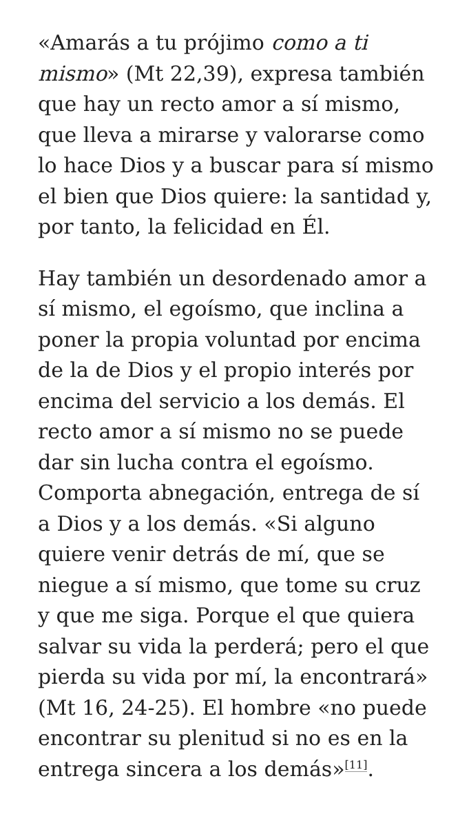«Amarás a tu prójimo como a ti mismo» (Mt 22,39), expresa también que hay un recto amor a sí mismo, que lleva a mirarse y valorarse como lo hace Dios y a buscar para sí mismo el bien que Dios quiere: la santidad y, por tanto, la felicidad en Él.
Hay también un desordenado amor a sí mismo, el egoísmo, que inclina a poner la propia voluntad por encima de la de Dios y el propio interés por encima del servicio a los demás. El recto amor a sí mismo no se puede dar sin lucha contra el egoísmo. Comporta abnegación, entrega de sí a Dios y a los demás. «Si alguno quiere venir detrás de mí, que se niegue a sí mismo, que tome su cruz y que me siga. Porque el que quiera salvar su vida la perderá; pero el que pierda su vida por mí, la encontrará» (Mt 16, 24-25). El hombre «no puede encontrar su plenitud si no es en la entrega sincera a los demás»<sup>[11]</sup>.